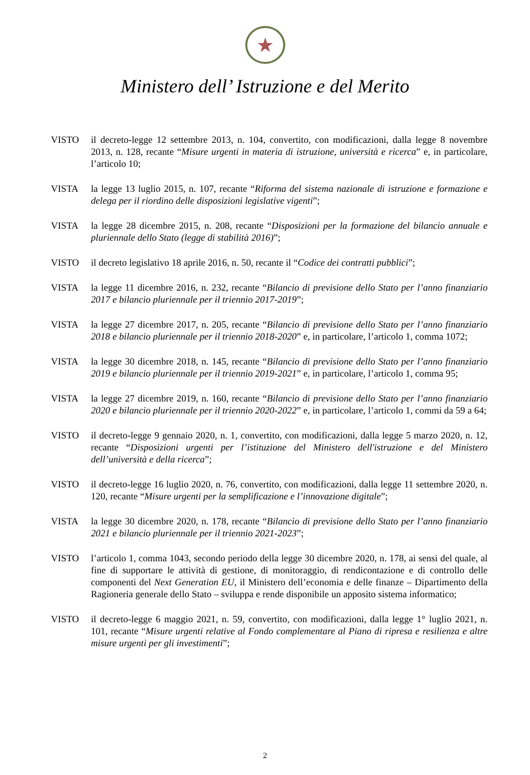★
Ministero dell’ Istruzione e del Merito
VISTO il decreto-legge 12 settembre 2013, n. 104, convertito, con modificazioni, dalla legge 8 novembre 2013, n. 128, recante “Misure urgenti in materia di istruzione, università e ricerca” e, in particolare, l’articolo 10;
VISTA la legge 13 luglio 2015, n. 107, recante “Riforma del sistema nazionale di istruzione e formazione e delega per il riordino delle disposizioni legislative vigenti”;
VISTA la legge 28 dicembre 2015, n. 208, recante “Disposizioni per la formazione del bilancio annuale e pluriennale dello Stato (legge di stabilità 2016)”;
VISTO il decreto legislativo 18 aprile 2016, n. 50, recante il “Codice dei contratti pubblici”;
VISTA la legge 11 dicembre 2016, n. 232, recante “Bilancio di previsione dello Stato per l’anno finanziario 2017 e bilancio pluriennale per il triennio 2017-2019”;
VISTA la legge 27 dicembre 2017, n. 205, recante “Bilancio di previsione dello Stato per l’anno finanziario 2018 e bilancio pluriennale per il triennio 2018-2020” e, in particolare, l’articolo 1, comma 1072;
VISTA la legge 30 dicembre 2018, n. 145, recante “Bilancio di previsione dello Stato per l’anno finanziario 2019 e bilancio pluriennale per il triennio 2019-2021” e, in particolare, l’articolo 1, comma 95;
VISTA la legge 27 dicembre 2019, n. 160, recante “Bilancio di previsione dello Stato per l’anno finanziario 2020 e bilancio pluriennale per il triennio 2020-2022” e, in particolare, l’articolo 1, commi da 59 a 64;
VISTO il decreto-legge 9 gennaio 2020, n. 1, convertito, con modificazioni, dalla legge 5 marzo 2020, n. 12, recante “Disposizioni urgenti per l’istituzione del Ministero dell'istruzione e del Ministero dell’università e della ricerca”;
VISTO il decreto-legge 16 luglio 2020, n. 76, convertito, con modificazioni, dalla legge 11 settembre 2020, n. 120, recante “Misure urgenti per la semplificazione e l’innovazione digitale”;
VISTA la legge 30 dicembre 2020, n. 178, recante “Bilancio di previsione dello Stato per l’anno finanziario 2021 e bilancio pluriennale per il triennio 2021-2023”;
VISTO l’articolo 1, comma 1043, secondo periodo della legge 30 dicembre 2020, n. 178, ai sensi del quale, al fine di supportare le attività di gestione, di monitoraggio, di rendicontazione e di controllo delle componenti del Next Generation EU, il Ministero dell’economia e delle finanze – Dipartimento della Ragioneria generale dello Stato – sviluppa e rende disponibile un apposito sistema informatico;
VISTO il decreto-legge 6 maggio 2021, n. 59, convertito, con modificazioni, dalla legge 1° luglio 2021, n. 101, recante “Misure urgenti relative al Fondo complementare al Piano di ripresa e resilienza e altre misure urgenti per gli investimenti”;
2